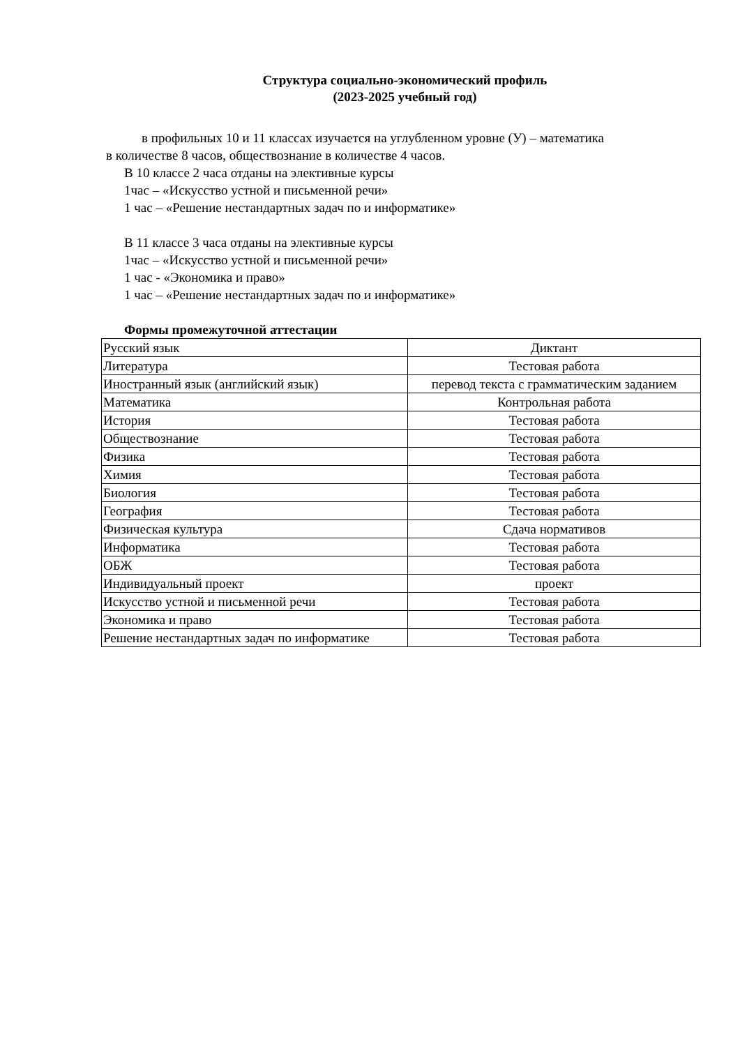Структура социально-экономический профиль
(2023-2025 учебный год)
в профильных 10 и 11 классах изучается на углубленном уровне (У) – математика
в количестве 8 часов, обществознание в количестве 4 часов.
В 10 классе 2 часа отданы на элективные курсы
1час – «Искусство устной и письменной речи»
1 час – «Решение нестандартных задач по и информатике»
В 11 классе 3 часа отданы на элективные курсы
1час – «Искусство устной и письменной речи»
1 час - «Экономика и право»
1 час – «Решение нестандартных задач по и информатике»
Формы промежуточной аттестации
| Русский язык | Диктант |
| Литература | Тестовая работа |
| Иностранный язык (английский язык) | перевод текста с грамматическим заданием |
| Математика | Контрольная работа |
| История | Тестовая работа |
| Обществознание | Тестовая работа |
| Физика | Тестовая работа |
| Химия | Тестовая работа |
| Биология | Тестовая работа |
| География | Тестовая работа |
| Физическая культура | Сдача нормативов |
| Информатика | Тестовая работа |
| ОБЖ | Тестовая работа |
| Индивидуальный проект | проект |
| Искусство устной и письменной речи | Тестовая работа |
| Экономика и право | Тестовая работа |
| Решение нестандартных задач по информатике | Тестовая работа |